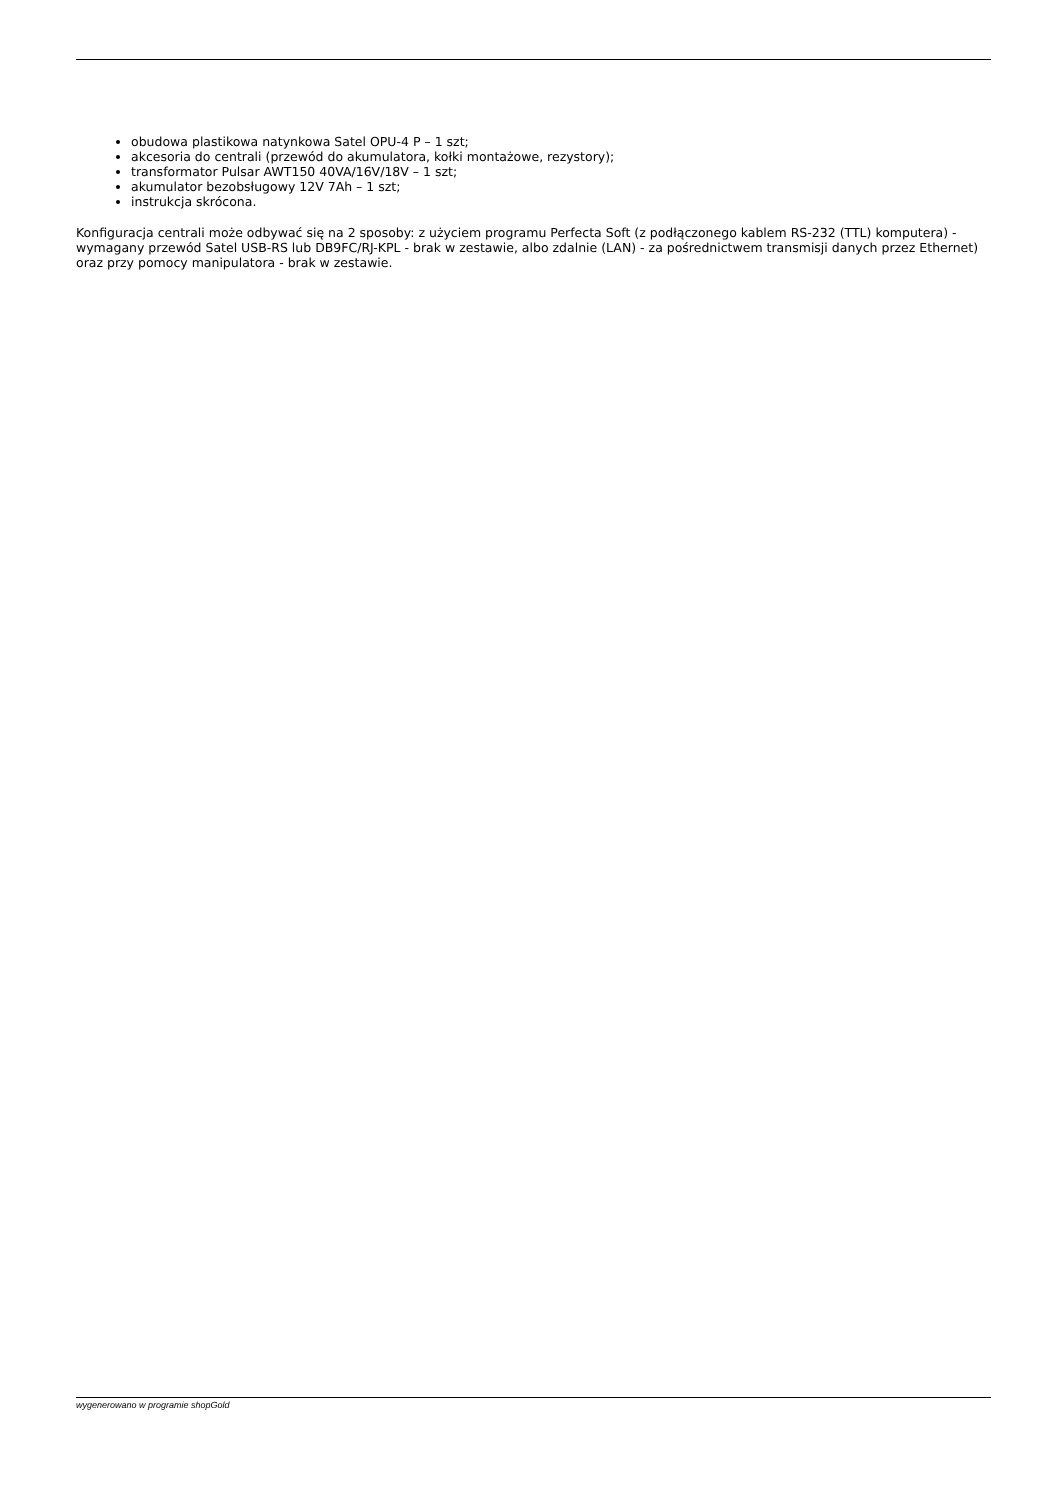obudowa plastikowa natynkowa Satel OPU-4 P – 1 szt;
akcesoria do centrali (przewód do akumulatora, kołki montażowe, rezystory);
transformator Pulsar AWT150 40VA/16V/18V – 1 szt;
akumulator bezobsługowy 12V 7Ah – 1 szt;
instrukcja skrócona.
Konfiguracja centrali może odbywać się na 2 sposoby: z użyciem programu Perfecta Soft (z podłączonego kablem RS-232 (TTL) komputera) - wymagany przewód Satel USB-RS lub DB9FC/RJ-KPL - brak w zestawie, albo zdalnie (LAN) - za pośrednictwem transmisji danych przez Ethernet) oraz przy pomocy manipulatora - brak w zestawie.
wygenerowano w programie shopGold